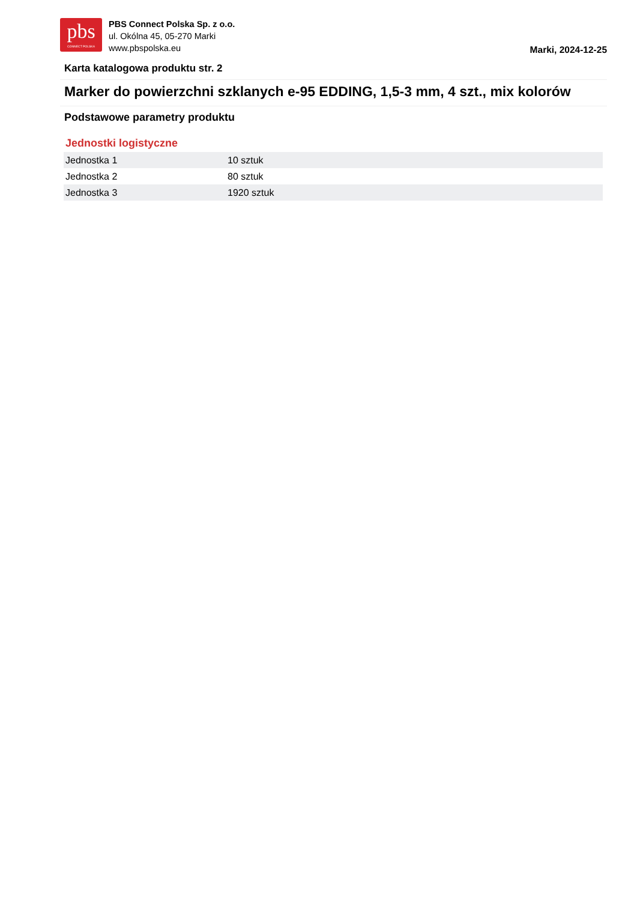pbs
CONNECT POLSKA
PBS Connect Polska Sp. z o.o.
ul. Okólna 45, 05-270 Marki
www.pbspolska.eu
Marki, 2024-12-25
Karta katalogowa produktu str. 2
Marker do powierzchni szklanych e-95 EDDING, 1,5-3 mm, 4 szt., mix kolorów
Podstawowe parametry produktu
Jednostki logistyczne
| Jednostka 1 | 10 sztuk |
| Jednostka 2 | 80 sztuk |
| Jednostka 3 | 1920 sztuk |